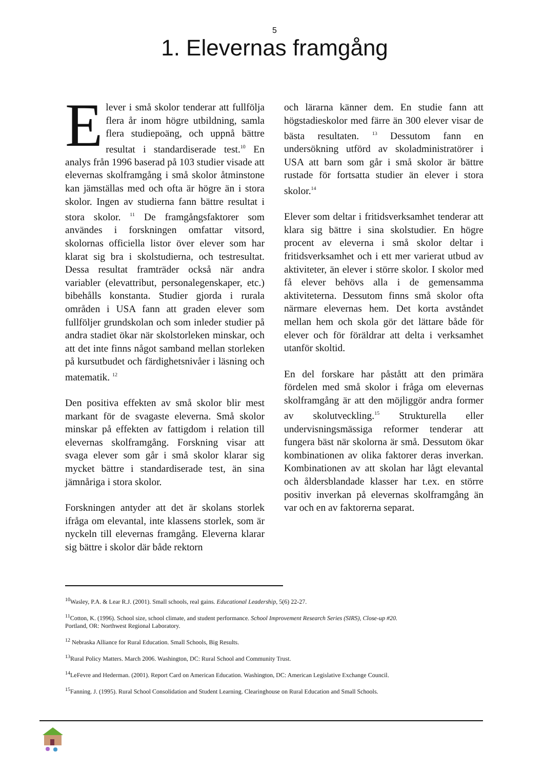5
1. Elevernas framgång
Elever i små skolor tenderar att fullfölja flera år inom högre utbildning, samla flera studiepoäng, och uppnå bättre resultat i standardiserade test.<sup>10</sup> En analys från 1996 baserad på 103 studier visade att elevernas skolframgång i små skolor åtminstone kan jämställas med och ofta är högre än i stora skolor. Ingen av studierna fann bättre resultat i stora skolor. <sup>11</sup> De framgångsfaktorer som användes i forskningen omfattar vitsord, skolornas officiella listor över elever som har klarat sig bra i skolstudierna, och testresultat. Dessa resultat framträder också när andra variabler (elevattribut, personalegenskaper, etc.) bibehålls konstanta. Studier gjorda i rurala områden i USA fann att graden elever som fullföljer grundskolan och som inleder studier på andra stadiet ökar när skolstorleken minskar, och att det inte finns något samband mellan storleken på kursutbudet och färdighetsnivåer i läsning och matematik. <sup>12</sup>
Den positiva effekten av små skolor blir mest markant för de svagaste eleverna. Små skolor minskar på effekten av fattigdom i relation till elevernas skolframgång. Forskning visar att svaga elever som går i små skolor klarar sig mycket bättre i standardiserade test, än sina jämnåriga i stora skolor.
Forskningen antyder att det är skolans storlek ifråga om elevantal, inte klassens storlek, som är nyckeln till elevernas framgång. Eleverna klarar sig bättre i skolor där både rektorn
och lärarna känner dem. En studie fann att högstadieskolor med färre än 300 elever visar de bästa resultaten. <sup>13</sup> Dessutom fann en undersökning utförd av skoladministratörer i USA att barn som går i små skolor är bättre rustade för fortsatta studier än elever i stora skolor.<sup>14</sup>
Elever som deltar i fritidsverksamhet tenderar att klara sig bättre i sina skolstudier. En högre procent av eleverna i små skolor deltar i fritidsverksamhet och i ett mer varierat utbud av aktiviteter, än elever i större skolor. I skolor med få elever behövs alla i de gemensamma aktiviteterna. Dessutom finns små skolor ofta närmare elevernas hem. Det korta avståndet mellan hem och skola gör det lättare både för elever och för föräldrar att delta i verksamhet utanför skoltid.
En del forskare har påstått att den primära fördelen med små skolor i fråga om elevernas skolframgång är att den möjliggör andra former av skolutveckling.<sup>15</sup> Strukturella eller undervisningsmässiga reformer tenderar att fungera bäst när skolorna är små. Dessutom ökar kombinationen av olika faktorer deras inverkan. Kombinationen av att skolan har lågt elevantal och åldersblandade klasser har t.ex. en större positiv inverkan på elevernas skolframgång än var och en av faktorerna separat.
<sup>10</sup> Wasley, P.A. & Lear R.J. (2001). Small schools, real gains. Educational Leadership, 5(6) 22-27.
<sup>11</sup> Cotton, K. (1996). School size, school climate, and student performance. School Improvement Research Series (SIRS), Close-up #20.
Portland, OR: Northwest Regional Laboratory.
<sup>12</sup> Nebraska Alliance for Rural Education. Small Schools, Big Results.
<sup>13</sup> Rural Policy Matters. March 2006. Washington, DC: Rural School and Community Trust.
<sup>14</sup> LeFevre and Hederman. (2001). Report Card on American Education. Washington, DC: American Legislative Exchange Council.
<sup>15</sup> Fanning. J. (1995). Rural School Consolidation and Student Learning. Clearinghouse on Rural Education and Small Schools.